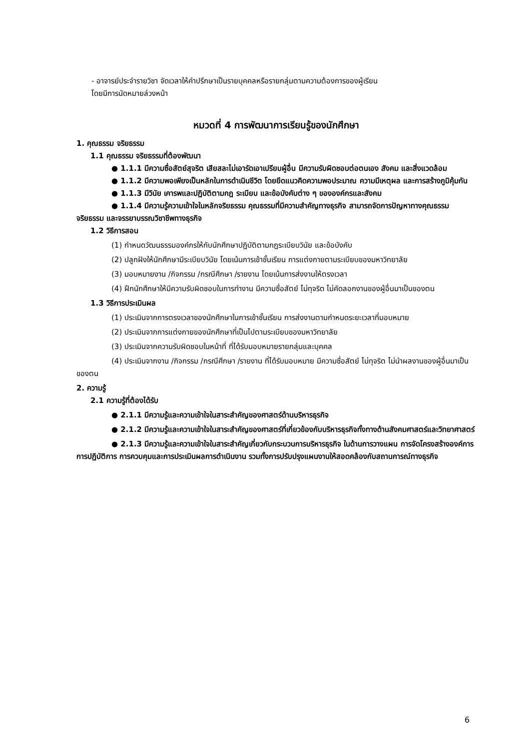- อาจารย์ประจำรายวิชา จัดเวลาให้คำปรึกษาเป็นรายบุคคลหรือรายกลุ่มตามความต้องการของผู้เรียน
โดยมีการนัดหมายล่วงหน้า
หมวดที่ 4 การพัฒนาการเรียนรู้ของนักศึกษา
1. คุณธรรม จริยธรรม
1.1 คุณธรรม จริยธรรมที่ต้องพัฒนา
● 1.1.1 มีความซื่อสัตย์สุจริต เสียสละไม่เอารัดเอาเปรียบผู้อื่น มีความรับผิดชอบต่อตนเอง สังคม และสิ่งแวดล้อม
● 1.1.2 มีความพอเพียงเป็นหลักในการดำเนินชีวิต โดยยึดแนวคิดความพอประมาณ ความมีเหตุผล และการสร้างภูมิคุ้มกัน
● 1.1.3 มีวินัย เคารพและปฏิบัติตามกฎ ระเบียบ และข้อบังคับต่าง ๆ ขององค์กรและสังคม
● 1.1.4 มีความรู้ความเข้าใจในหลักจริยธรรม คุณธรรมที่มีความสำคัญทางธุรกิจ สามารถจัดการปัญหาทางคุณธรรม จริยธรรม และจรรยาบรรณวิชาชีพทางธุรกิจ
1.2 วิธีการสอน
(1) กำหนดวัฒนธรรมองค์กรให้กับนักศึกษาปฏิบัติตามกฎระเบียบวินัย และข้อบังคับ
(2) ปลูกฝังให้นักศึกษามีระเบียบวินัย โดยเน้นการเข้าชั้นเรียน การแต่งกายตามระเบียบของมหาวิทยาลัย
(3) มอบหมายงาน /กิจกรรม /กรณีศึกษา /รายงาน โดยเน้นการส่งงานให้ตรงเวลา
(4) ฝึกนักศึกษาให้มีความรับผิดชอบในการทำงาน มีความซื่อสัตย์ ไม่ทุจริต ไม่คัดลอกงานของผู้อื่นมาเป็นของตน
1.3 วิธีการประเมินผล
(1) ประเมินจากการตรงเวลาของนักศึกษาในการเข้าชั้นเรียน การส่งงานตามกำหนดระยะเวลาที่มอบหมาย
(2) ประเมินจากการแต่งกายของนักศึกษาที่เป็นไปตามระเบียบของมหาวิทยาลัย
(3) ประเมินจากความรับผิดชอบในหน้าที่ ที่ได้รับมอบหมายรายกลุ่มและบุคคล
(4) ประเมินจากงาน /กิจกรรม /กรณีศึกษา /รายงาน ที่ได้รับมอบหมาย มีความซื่อสัตย์ ไม่ทุจริต ไม่นำผลงานของผู้อื่นมาเป็นของตน
2. ความรู้
2.1 ความรู้ที่ต้องได้รับ
● 2.1.1 มีความรู้และความเข้าใจในสาระสำคัญของศาสตร์ด้านบริหารธุรกิจ
● 2.1.2 มีความรู้และความเข้าใจในสาระสำคัญของศาสตร์ที่เกี่ยวข้องกับบริหารธุรกิจทั้งทางด้านสังคมศาสตร์และวิทยาศาสตร์
● 2.1.3 มีความรู้และความเข้าใจในสาระสำคัญเกี่ยวกับกระบวนการบริหารธุรกิจ ในด้านการวางแผน การจัดโครงสร้างองค์การ การปฏิบัติการ การควบคุมและการประเมินผลการดำเนินงาน รวมทั้งการปรับปรุงแผนงานให้สอดคล้องกับสถานการณ์ทางธุรกิจ
6